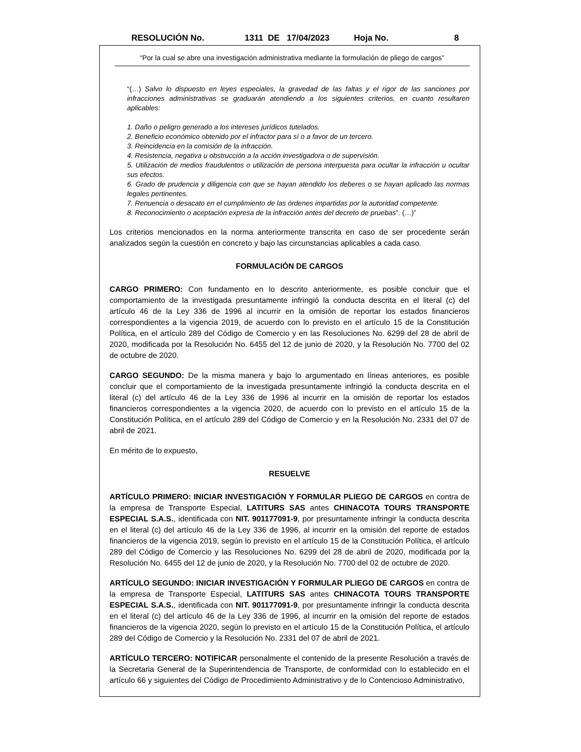RESOLUCIÓN No. 1311 DE 17/04/2023 Hoja No. 8
“Por la cual se abre una investigación administrativa mediante la formulación de pliego de cargos”
“(…) Salvo lo dispuesto en leyes especiales, la gravedad de las faltas y el rigor de las sanciones por infracciones administrativas se graduarán atendiendo a los siguientes criterios, en cuanto resultaren aplicables:
1. Daño o peligro generado a los intereses jurídicos tutelados.
2. Beneficio económico obtenido por el infractor para sí o a favor de un tercero.
3. Reincidencia en la comisión de la infracción.
4. Resistencia, negativa u obstrucción a la acción investigadora o de supervisión.
5. Utilización de medios fraudulentos o utilización de persona interpuesta para ocultar la infracción u ocultar sus efectos.
6. Grado de prudencia y diligencia con que se hayan atendido los deberes o se hayan aplicado las normas legales pertinentes.
7. Renuencia o desacato en el cumplimiento de las órdenes impartidas por la autoridad competente.
8. Reconocimiento o aceptación expresa de la infracción antes del decreto de pruebas”. (…)”
Los criterios mencionados en la norma anteriormente transcrita en caso de ser procedente serán analizados según la cuestión en concreto y bajo las circunstancias aplicables a cada caso.
FORMULACIÓN DE CARGOS
CARGO PRIMERO: Con fundamento en lo descrito anteriormente, es posible concluir que el comportamiento de la investigada presuntamente infringió la conducta descrita en el literal (c) del artículo 46 de la Ley 336 de 1996 al incurrir en la omisión de reportar los estados financieros correspondientes a la vigencia 2019, de acuerdo con lo previsto en el artículo 15 de la Constitución Política, en el artículo 289 del Código de Comercio y en las Resoluciones No. 6299 del 28 de abril de 2020, modificada por la Resolución No. 6455 del 12 de junio de 2020, y la Resolución No. 7700 del 02 de octubre de 2020.
CARGO SEGUNDO: De la misma manera y bajo lo argumentado en líneas anteriores, es posible concluir que el comportamiento de la investigada presuntamente infringió la conducta descrita en el literal (c) del artículo 46 de la Ley 336 de 1996 al incurrir en la omisión de reportar los estados financieros correspondientes a la vigencia 2020, de acuerdo con lo previsto en el artículo 15 de la Constitución Política, en el artículo 289 del Código de Comercio y en la Resolución No. 2331 del 07 de abril de 2021.
En mérito de lo expuesto,
RESUELVE
ARTÍCULO PRIMERO: INICIAR INVESTIGACIÓN Y FORMULAR PLIEGO DE CARGOS en contra de la empresa de Transporte Especial, LATITURS SAS antes CHINACOTA TOURS TRANSPORTE ESPECIAL S.A.S., identificada con NIT. 901177091-9, por presuntamente infringir la conducta descrita en el literal (c) del artículo 46 de la Ley 336 de 1996, al incurrir en la omisión del reporte de estados financieros de la vigencia 2019, según lo previsto en el artículo 15 de la Constitución Política, el artículo 289 del Código de Comercio y las Resoluciones No. 6299 del 28 de abril de 2020, modificada por la Resolución No. 6455 del 12 de junio de 2020, y la Resolución No. 7700 del 02 de octubre de 2020.
ARTÍCULO SEGUNDO: INICIAR INVESTIGACIÓN Y FORMULAR PLIEGO DE CARGOS en contra de la empresa de Transporte Especial, LATITURS SAS antes CHINACOTA TOURS TRANSPORTE ESPECIAL S.A.S., identificada con NIT. 901177091-9, por presuntamente infringir la conducta descrita en el literal (c) del artículo 46 de la Ley 336 de 1996, al incurrir en la omisión del reporte de estados financieros de la vigencia 2020, según lo previsto en el artículo 15 de la Constitución Política, el artículo 289 del Código de Comercio y la Resolución No. 2331 del 07 de abril de 2021.
ARTÍCULO TERCERO: NOTIFICAR personalmente el contenido de la presente Resolución a través de la Secretaria General de la Superintendencia de Transporte, de conformidad con lo establecido en el artículo 66 y siguientes del Código de Procedimiento Administrativo y de lo Contencioso Administrativo,